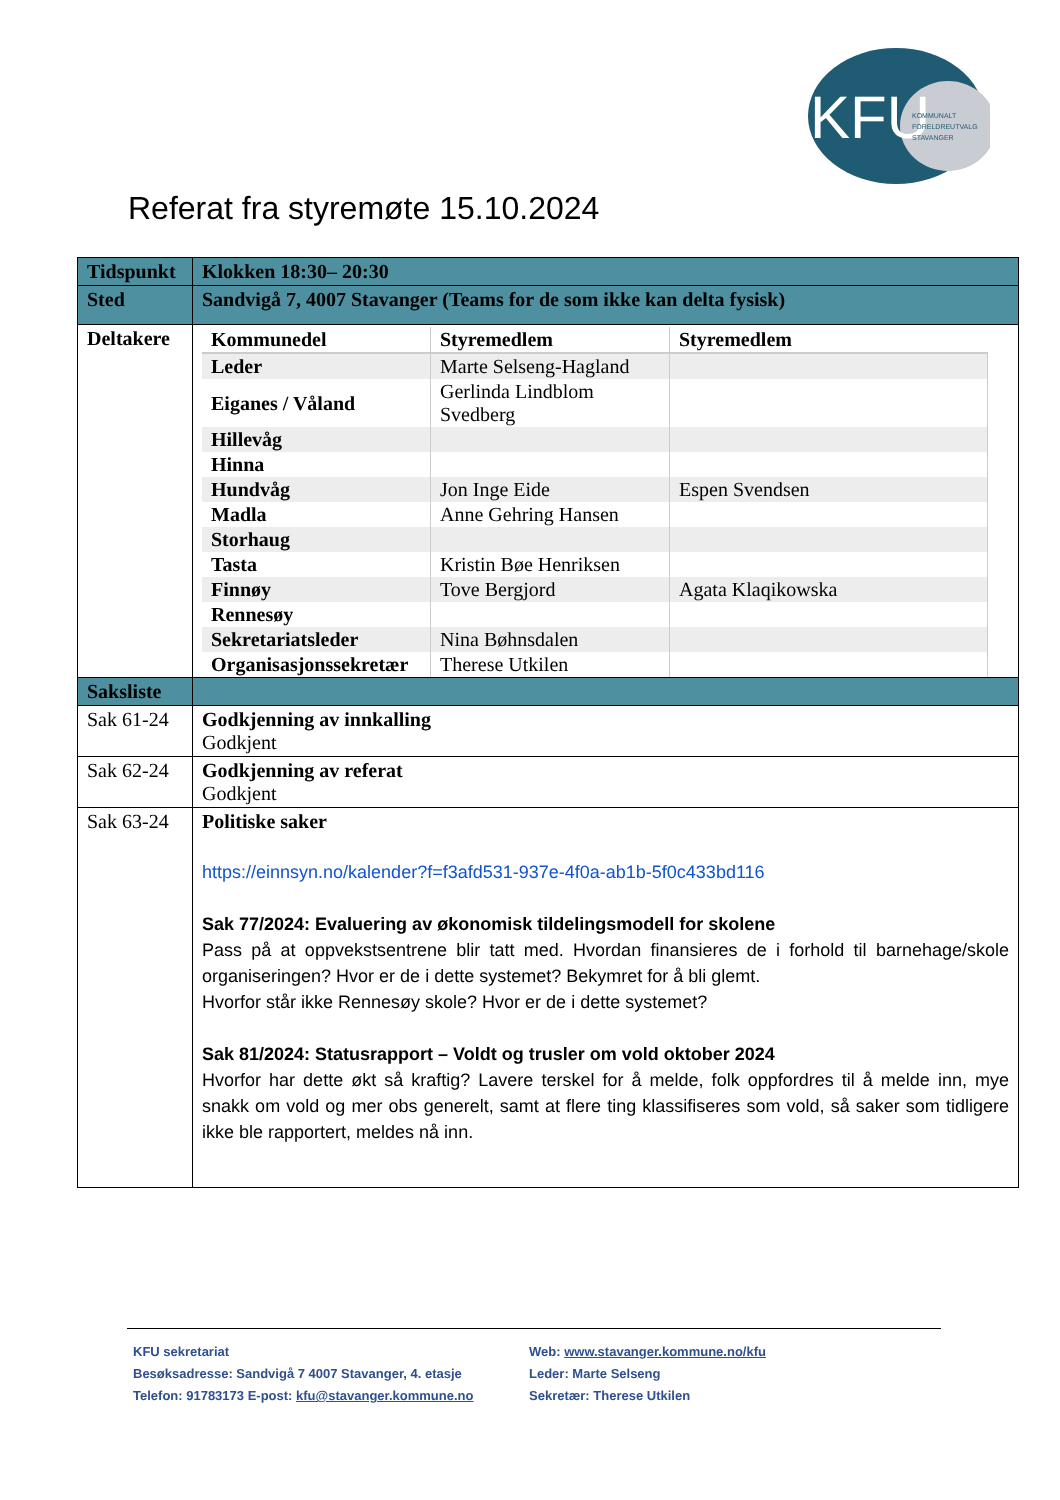KFU
KOMMUNALT
FORELDREUTVALG
STAVANGER
Referat fra styremøte 15.10.2024
| Tidspunkt | Klokken 18:30– 20:30 |
| Sted | Sandvigå 7, 4007 Stavanger (Teams for de som ikke kan delta fysisk) |
| Deltakere | / Kommunedel / Styremedlem / Styremedlem / / --- / --- / --- / / Leder / Marte Selseng-Hagland / / / Eiganes / Våland / Gerlinda Lindblom Svedberg / / / Hillevåg / / / / Hinna / / / / Hundvåg / Jon Inge Eide / Espen Svendsen / / Madla / Anne Gehring Hansen / / / Storhaug / / / / Tasta / Kristin Bøe Henriksen / / / Finnøy / Tove Bergjord / Agata Klaqikowska / / Rennesøy / / / / Sekretariatsleder / Nina Bøhnsdalen / / / Organisasjonssekretær / Therese Utkilen / / |
| Saksliste | |
| Sak 61-24 | Godkjenning av innkalling Godkjent |
| Sak 62-24 | Godkjenning av referat Godkjent |
| Sak 63-24 | Politiske saker https://einnsyn.no/kalender?f=f3afd531-937e-4f0a-ab1b-5f0c433bd116 Sak 77/2024: Evaluering av økonomisk tildelingsmodell for skolene Pass på at oppvekstsentrene blir tatt med. Hvordan finansieres de i forhold til barnehage/skole organiseringen? Hvor er de i dette systemet? Bekymret for å bli glemt. Hvorfor står ikke Rennesøy skole? Hvor er de i dette systemet? Sak 81/2024: Statusrapport – Voldt og trusler om vold oktober 2024 Hvorfor har dette økt så kraftig? Lavere terskel for å melde, folk oppfordres til å melde inn, mye snakk om vold og mer obs generelt, samt at flere ting klassifiseres som vold, så saker som tidligere ikke ble rapportert, meldes nå inn. |
KFU sekretariat
Besøksadresse: Sandvigå 7 4007 Stavanger, 4. etasje
Telefon: 91783173 E-post: kfu@stavanger.kommune.no
Web: www.stavanger.kommune.no/kfu
Leder: Marte Selseng
Sekretær: Therese Utkilen